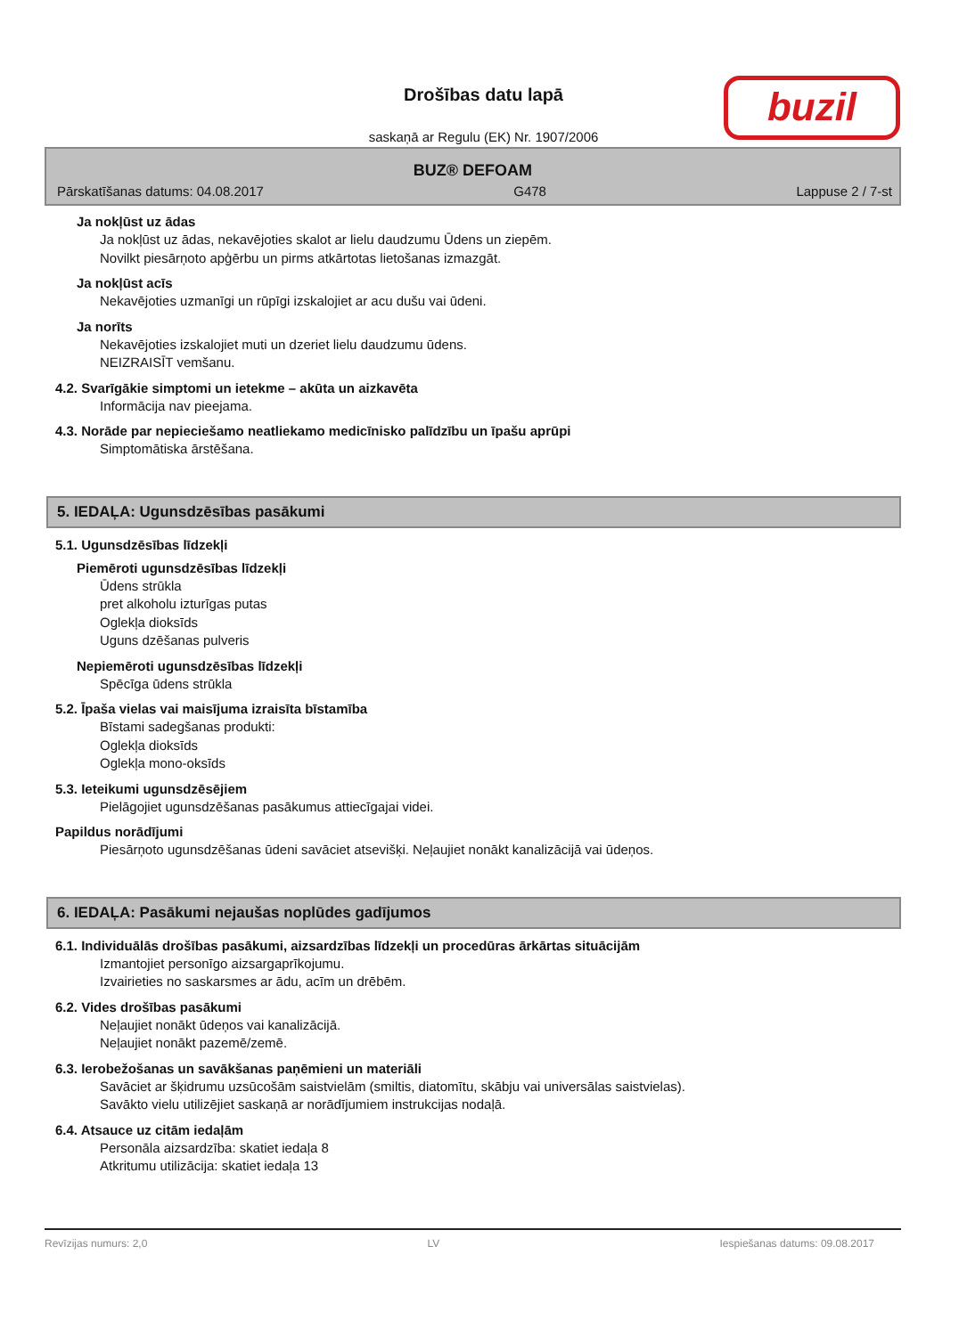Drošības datu lapā
saskaņā ar Regulu (EK) Nr. 1907/2006
buzil
BUZ® DEFOAM
Pārskatīšanas datums: 04.08.2017 G478 Lappuse 2 / 7-st
Ja nokļūst uz ādas
Ja nokļūst uz ādas, nekavējoties skalot ar lielu daudzumu Ūdens un ziepēm.
Novilkt piesārņoto apģērbu un pirms atkārtotas lietošanas izmazgāt.
Ja nokļūst acīs
Nekavējoties uzmanīgi un rūpīgi izskalojiet ar acu dušu vai ūdeni.
Ja norīts
Nekavējoties izskalojiet muti un dzeriet lielu daudzumu ūdens.
NEIZRAISĪT vemšanu.
4.2. Svarīgākie simptomi un ietekme – akūta un aizkavēta
Informācija nav pieejama.
4.3. Norāde par nepieciešamo neatliekamo medicīnisko palīdzību un īpašu aprūpi
Simptomātiska ārstēšana.
5. IEDAĻA: Ugunsdzēsības pasākumi
5.1. Ugunsdzēsības līdzekļi
Piemēroti ugunsdzēsības līdzekļi
Ūdens strūkla
pret alkoholu izturīgas putas
Oglekļa dioksīds
Uguns dzēšanas pulveris
Nepiemēroti ugunsdzēsības līdzekļi
Spēcīga ūdens strūkla
5.2. Īpaša vielas vai maisījuma izraisīta bīstamība
Bīstami sadegšanas produkti:
Oglekļa dioksīds
Oglekļa mono-oksīds
5.3. Ieteikumi ugunsdzēsējiem
Pielāgojiet ugunsdzēšanas pasākumus attiecīgajai videi.
Papildus norādījumi
Piesārņoto ugunsdzēšanas ūdeni savāciet atsevišķi. Neļaujiet nonākt kanalizācijā vai ūdeņos.
6. IEDAĻA: Pasākumi nejaušas noplūdes gadījumos
6.1. Individuālās drošības pasākumi, aizsardzības līdzekļi un procedūras ārkārtas situācijām
Izmantojiet personīgo aizsargaprīkojumu.
Izvairieties no saskarsmes ar ādu, acīm un drēbēm.
6.2. Vides drošības pasākumi
Neļaujiet nonākt ūdeņos vai kanalizācijā.
Neļaujiet nonākt pazemē/zemē.
6.3. Ierobežošanas un savākšanas paņēmieni un materiāli
Savāciet ar šķidrumu uzsūcošām saistvielām (smiltis, diatomītu, skābju vai universālas saistvielas).
Savākto vielu utilizējiet saskaņā ar norādījumiem instrukcijas nodaļā.
6.4. Atsauce uz citām iedaļām
Personāla aizsardzība: skatiet iedaļa 8
Atkritumu utilizācija: skatiet iedaļa 13
Revīzijas numurs: 2,0 LV Iespiešanas datums: 09.08.2017